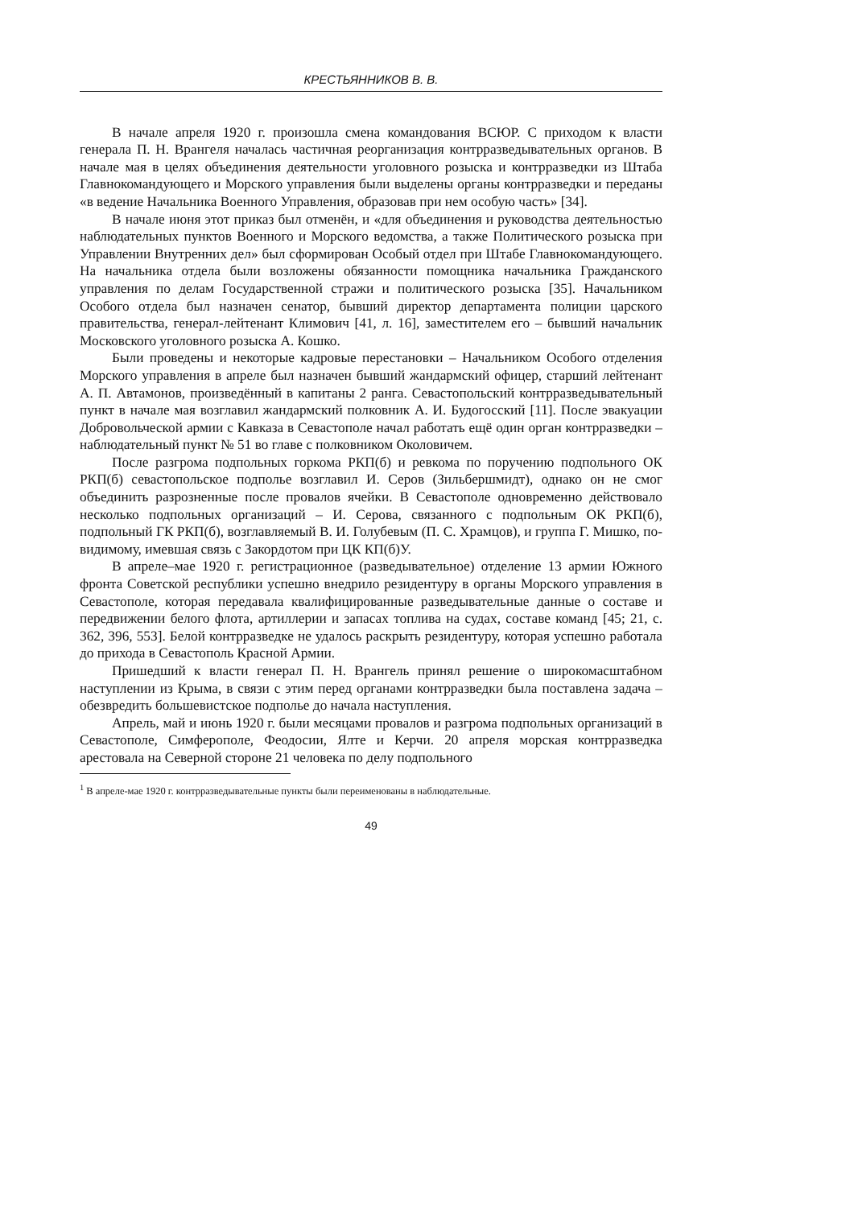КРЕСТЬЯННИКОВ В. В.
В начале апреля 1920 г. произошла смена командования ВСЮР. С приходом к власти генерала П. Н. Врангеля началась частичная реорганизация контрразведывательных органов. В начале мая в целях объединения деятельности уголовного розыска и контрразведки из Штаба Главнокомандующего и Морского управления были выделены органы контрразведки и переданы «в ведение Начальника Военного Управления, образовав при нем особую часть» [34].
В начале июня этот приказ был отменён, и «для объединения и руководства деятельностью наблюдательных пунктов Военного и Морского ведомства, а также Политического розыска при Управлении Внутренних дел» был сформирован Особый отдел при Штабе Главнокомандующего. На начальника отдела были возложены обязанности помощника начальника Гражданского управления по делам Государственной стражи и политического розыска [35]. Начальником Особого отдела был назначен сенатор, бывший директор департамента полиции царского правительства, генерал-лейтенант Климович [41, л. 16], заместителем его – бывший начальник Московского уголовного розыска А. Кошко.
Были проведены и некоторые кадровые перестановки – Начальником Особого отделения Морского управления в апреле был назначен бывший жандармский офицер, старший лейтенант А. П. Автамонов, произведённый в капитаны 2 ранга. Севастопольский контрразведывательный пункт в начале мая возглавил жандармский полковник А. И. Будогосский [11]. После эвакуации Добровольческой армии с Кавказа в Севастополе начал работать ещё один орган контрразведки – наблюдательный пункт № 51 во главе с полковником Околовичем.
После разгрома подпольных горкома РКП(б) и ревкома по поручению подпольного ОК РКП(б) севастопольское подполье возглавил И. Серов (Зильбершмидт), однако он не смог объединить разрозненные после провалов ячейки. В Севастополе одновременно действовало несколько подпольных организаций – И. Серова, связанного с подпольным ОК РКП(б), подпольный ГК РКП(б), возглавляемый В. И. Голубевым (П. С. Храмцов), и группа Г. Мишко, по-видимому, имевшая связь с Закордотом при ЦК КП(б)У.
В апреле–мае 1920 г. регистрационное (разведывательное) отделение 13 армии Южного фронта Советской республики успешно внедрило резидентуру в органы Морского управления в Севастополе, которая передавала квалифицированные разведывательные данные о составе и передвижении белого флота, артиллерии и запасах топлива на судах, составе команд [45; 21, с. 362, 396, 553]. Белой контрразведке не удалось раскрыть резидентуру, которая успешно работала до прихода в Севастополь Красной Армии.
Пришедший к власти генерал П. Н. Врангель принял решение о широкомасштабном наступлении из Крыма, в связи с этим перед органами контрразведки была поставлена задача – обезвредить большевистское подполье до начала наступления.
Апрель, май и июнь 1920 г. были месяцами провалов и разгрома подпольных организаций в Севастополе, Симферополе, Феодосии, Ялте и Керчи. 20 апреля морская контрразведка арестовала на Северной стороне 21 человека по делу подпольного
<sup>1</sup> В апреле-мае 1920 г. контрразведывательные пункты были переименованы в наблюдательные.
49